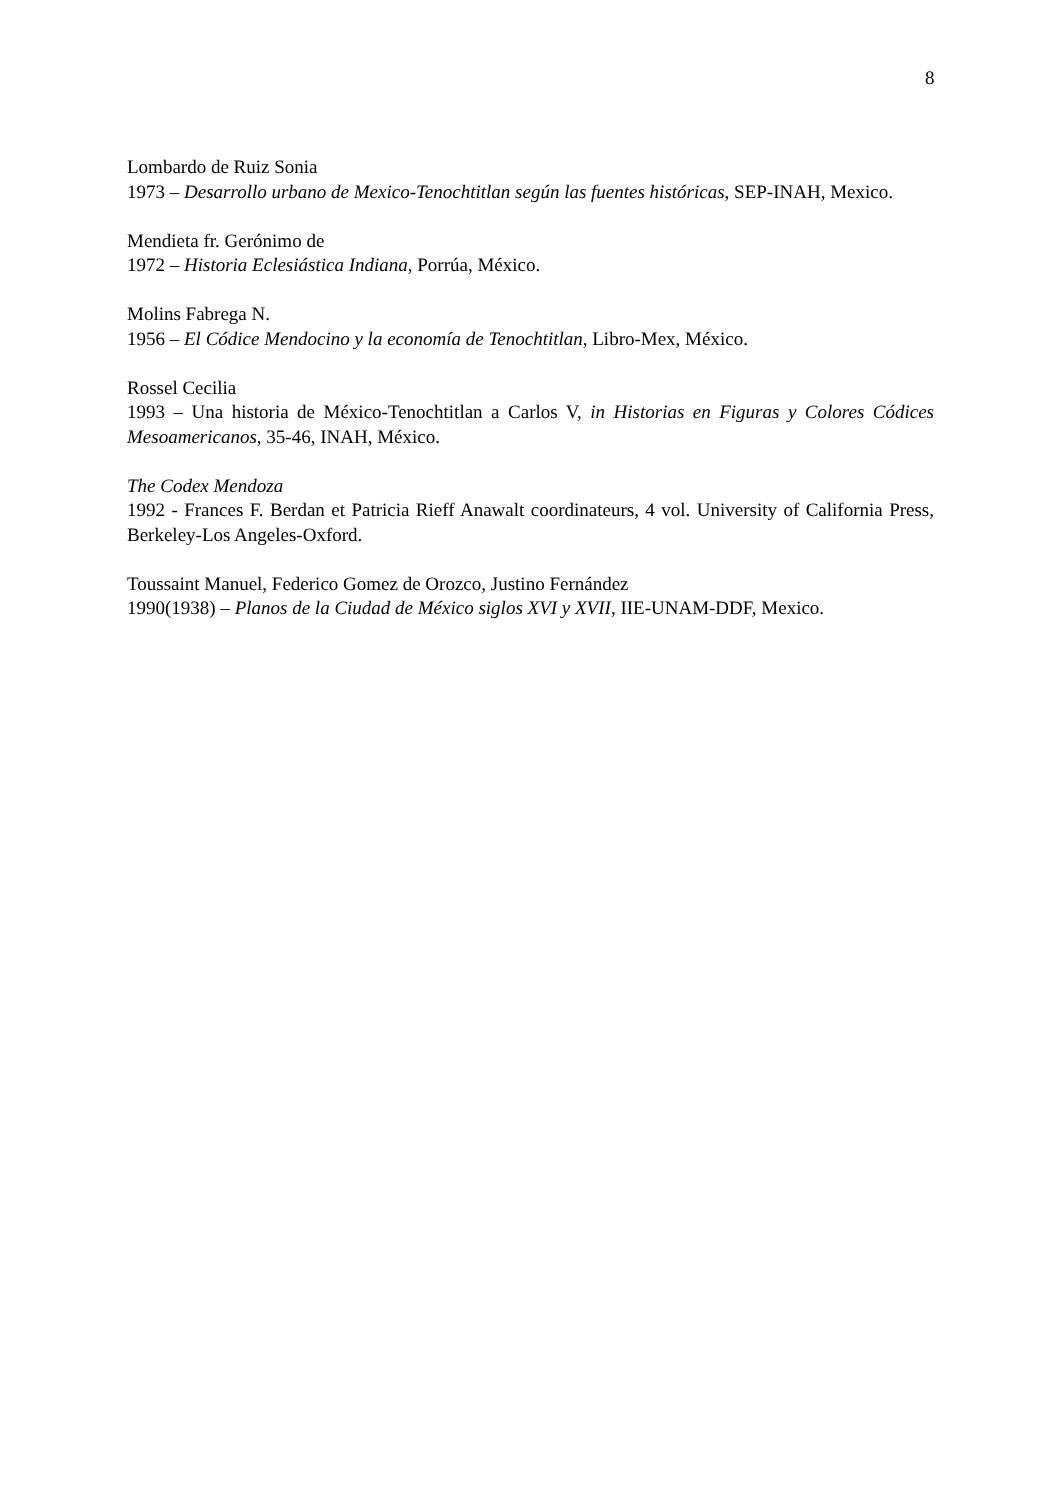8
Lombardo de Ruiz Sonia
1973 – Desarrollo urbano de Mexico-Tenochtitlan según las fuentes históricas, SEP-INAH, Mexico.
Mendieta fr. Gerónimo de
1972 – Historia Eclesiástica Indiana, Porrúa, México.
Molins Fabrega N.
1956 – El Códice Mendocino y la economía de Tenochtitlan, Libro-Mex, México.
Rossel Cecilia
1993 – Una historia de México-Tenochtitlan a Carlos V, in Historias en Figuras y Colores Códices Mesoamericanos, 35-46, INAH, México.
The Codex Mendoza
1992 - Frances F. Berdan et Patricia Rieff Anawalt coordinateurs, 4 vol. University of California Press, Berkeley-Los Angeles-Oxford.
Toussaint Manuel, Federico Gomez de Orozco, Justino Fernández
1990(1938) – Planos de la Ciudad de México siglos XVI y XVII, IIE-UNAM-DDF, Mexico.